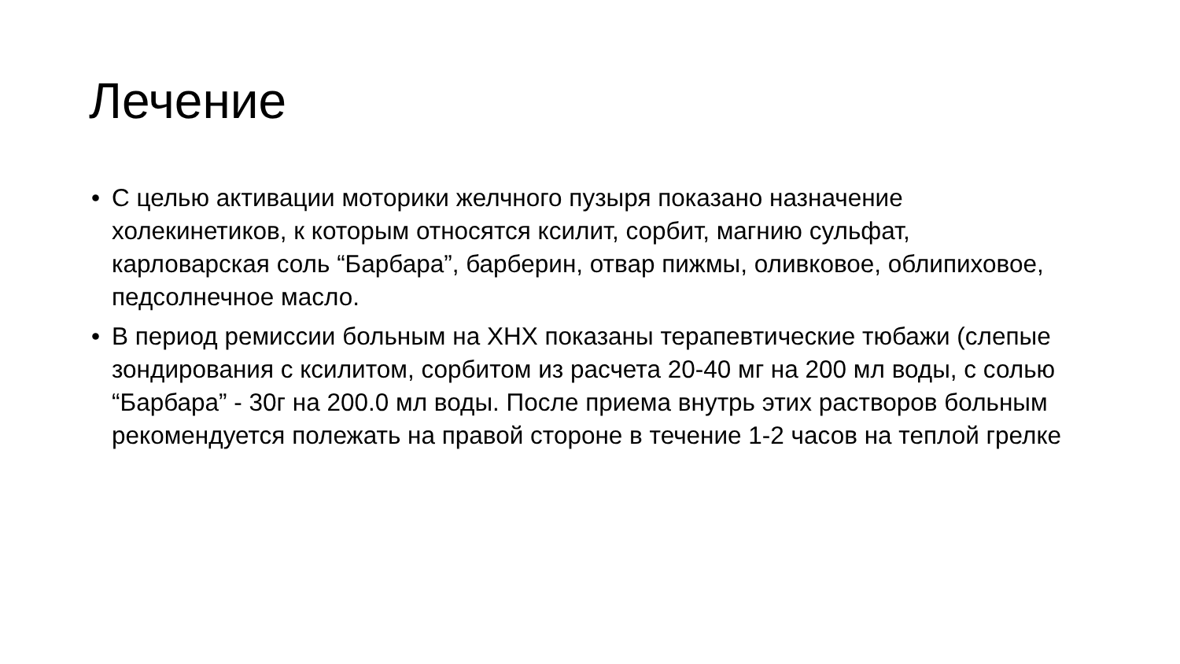Лечение
• С целью активации моторики желчного пузыря показано назначение холекинетиков, к которым относятся ксилит, сорбит, магнию сульфат, карловарская соль “Барбара”, барберин, отвар пижмы, оливковое, облипиховое, педсолнечное масло.
• В период ремиссии больным на ХНХ показаны терапевтические тюбажи (слепые зондирования с ксилитом, сорбитом из расчета 20-40 мг на 200 мл воды, с солью “Барбара” - 30г на 200.0 мл воды. После приема внутрь этих растворов больным рекомендуется полежать на правой стороне в течение 1-2 часов на теплой грелке